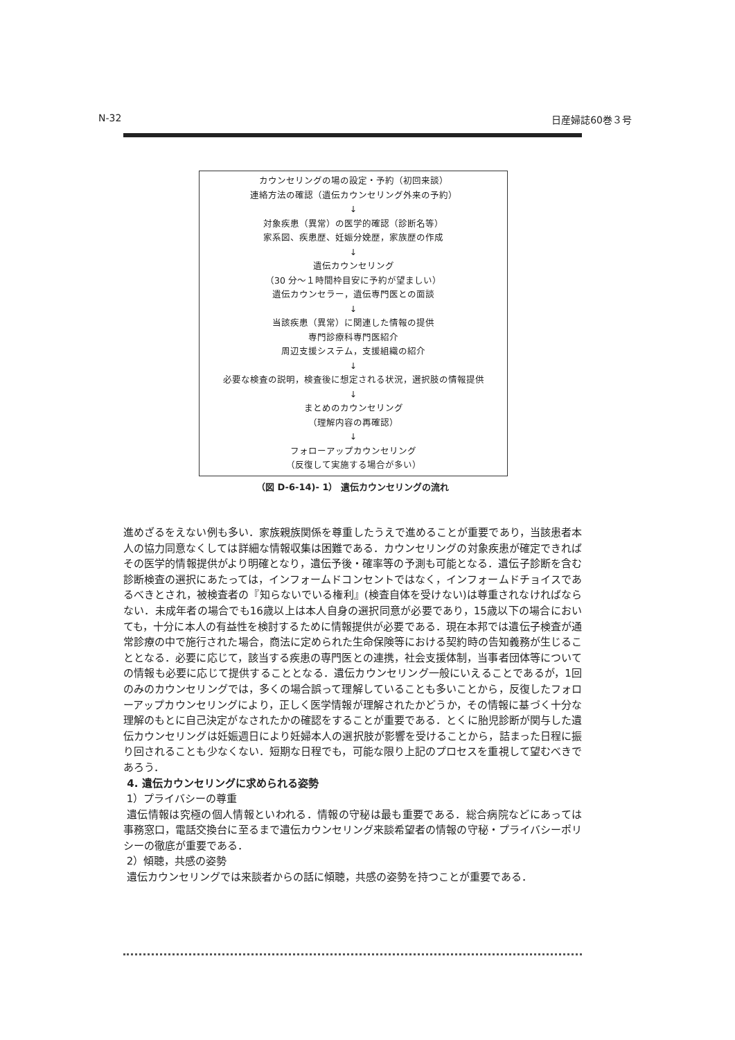N-32 日産婦誌60巻３号
カウンセリングの場の設定・予約（初回来談）
連絡方法の確認（遺伝カウンセリング外来の予約）
↓
対象疾患（異常）の医学的確認（診断名等）
家系図、疾患歴、妊娠分娩歴，家族歴の作成
↓
遺伝カウンセリング
（30 分～１時間枠目安に予約が望ましい）
遺伝カウンセラー，遺伝専門医との面談
↓
当該疾患（異常）に関連した情報の提供
専門診療科専門医紹介
周辺支援システム，支援組織の紹介
↓
必要な検査の説明，検査後に想定される状況，選択肢の情報提供
↓
まとめのカウンセリング
（理解内容の再確認）
↓
フォローアップカウンセリング
（反復して実施する場合が多い）
（図 D-6-14)- 1） 遺伝カウンセリングの流れ
進めざるをえない例も多い．家族親族関係を尊重したうえで進めることが重要であり，当該患者本人の協力同意なくしては詳細な情報収集は困難である．カウンセリングの対象疾患が確定できればその医学的情報提供がより明確となり，遺伝予後・確率等の予測も可能となる．遺伝子診断を含む診断検査の選択にあたっては，インフォームドコンセントではなく，インフォームドチョイスであるべきとされ，被検査者の『知らないでいる権利』(検査自体を受けない)は尊重されなければならない．未成年者の場合でも16歳以上は本人自身の選択同意が必要であり，15歳以下の場合においても，十分に本人の有益性を検討するために情報提供が必要である．現在本邦では遺伝子検査が通常診療の中で施行された場合，商法に定められた生命保険等における契約時の告知義務が生じることとなる．必要に応じて，該当する疾患の専門医との連携，社会支援体制，当事者団体等についての情報も必要に応じて提供することとなる．遺伝カウンセリング一般にいえることであるが，1回のみのカウンセリングでは，多くの場合誤って理解していることも多いことから，反復したフォローアップカウンセリングにより，正しく医学情報が理解されたかどうか，その情報に基づく十分な理解のもとに自己決定がなされたかの確認をすることが重要である．とくに胎児診断が関与した遺伝カウンセリングは妊娠週日により妊婦本人の選択肢が影響を受けることから，詰まった日程に振り回されることも少なくない．短期な日程でも，可能な限り上記のプロセスを重視して望むべきであろう．
4. 遺伝カウンセリングに求められる姿勢
1）プライバシーの尊重
遺伝情報は究極の個人情報といわれる．情報の守秘は最も重要である．総合病院などにあっては事務窓口，電話交換台に至るまで遺伝カウンセリング来談希望者の情報の守秘・プライバシーポリシーの徹底が重要である．
2）傾聴，共感の姿勢
遺伝カウンセリングでは来談者からの話に傾聴，共感の姿勢を持つことが重要である．